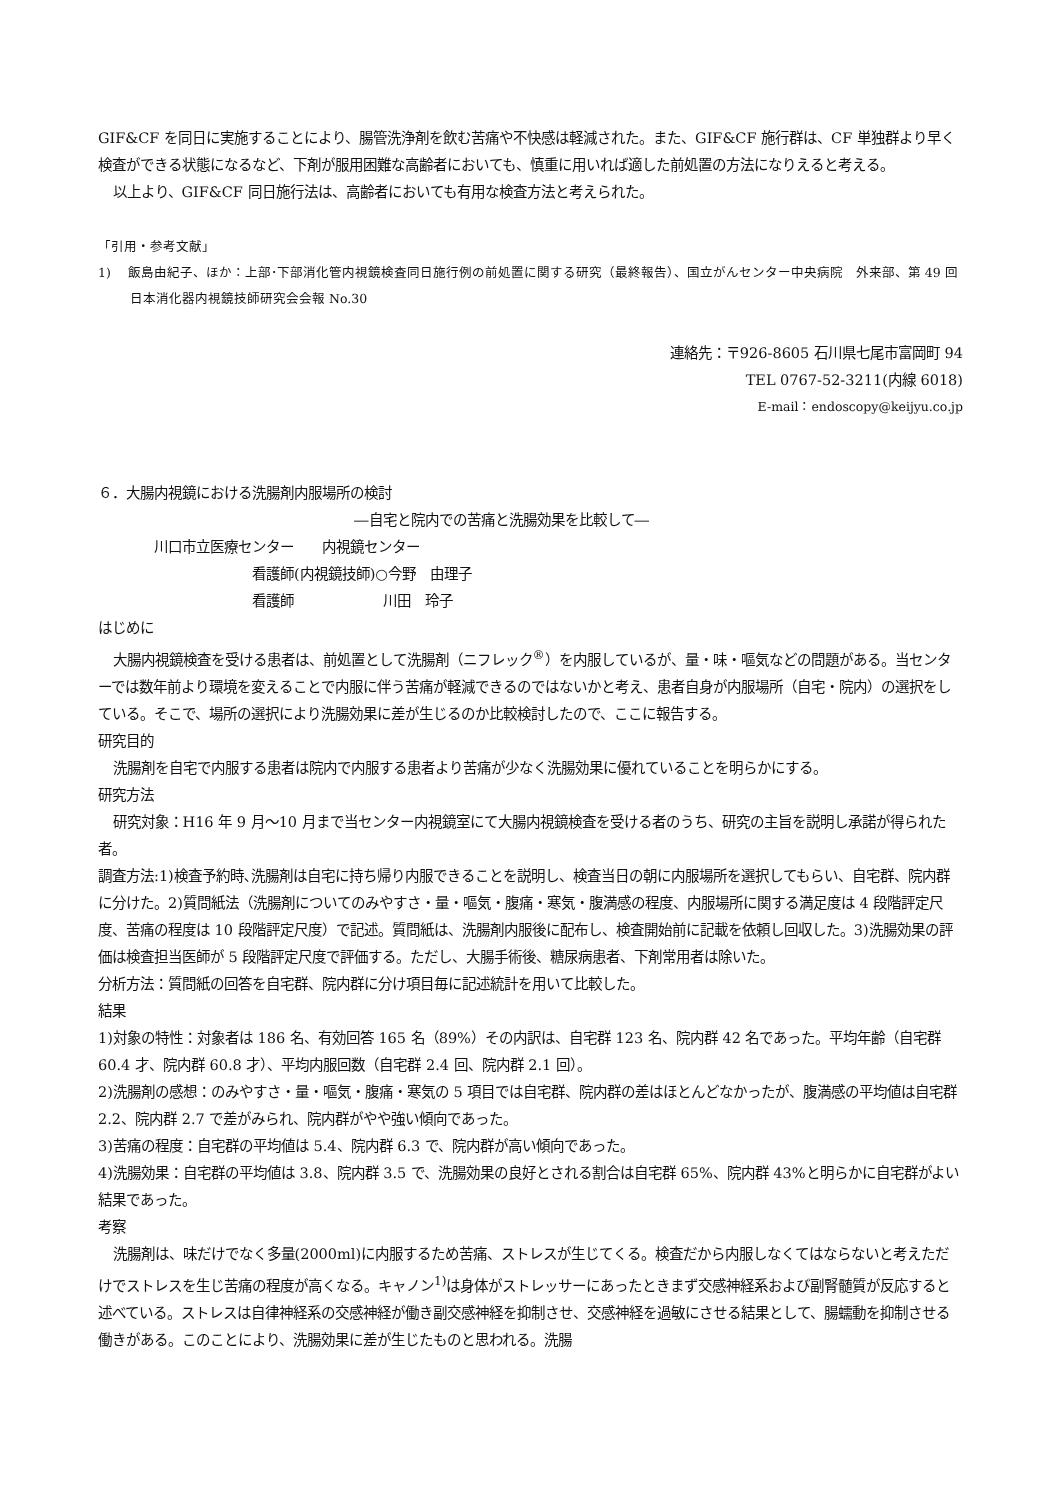GIF&CF を同日に実施することにより、腸管洗浄剤を飲む苦痛や不快感は軽減された。また、GIF&CF 施行群は、CF 単独群より早く検査ができる状態になるなど、下剤が服用困難な高齢者においても、慎重に用いれば適した前処置の方法になりえると考える。
以上より、GIF&CF 同日施行法は、高齢者においても有用な検査方法と考えられた。
「引用・参考文献」
1)　 飯島由紀子、ほか：上部･下部消化管内視鏡検査同日施行例の前処置に関する研究（最終報告）、国立がんセンター中央病院　外来部、第 49 回日本消化器内視鏡技師研究会会報 No.30
連絡先：〒926-8605 石川県七尾市富岡町 94
TEL 0767-52-3211(内線 6018)
E-mail：endoscopy@keijyu.co.jp
６．大腸内視鏡における洗腸剤内服場所の検討
―自宅と院内での苦痛と洗腸効果を比較して―
川口市立医療センター　　内視鏡センター
看護師(内視鏡技師)○今野　由理子
看護師　　　　　　 川田　玲子
はじめに
大腸内視鏡検査を受ける患者は、前処置として洗腸剤（ニフレック<sup>®</sup>）を内服しているが、量・味・嘔気などの問題がある。当センターでは数年前より環境を変えることで内服に伴う苦痛が軽減できるのではないかと考え、患者自身が内服場所（自宅・院内）の選択をしている。そこで、場所の選択により洗腸効果に差が生じるのか比較検討したので、ここに報告する。
研究目的
洗腸剤を自宅で内服する患者は院内で内服する患者より苦痛が少なく洗腸効果に優れていることを明らかにする。
研究方法
研究対象：H16 年 9 月～10 月まで当センター内視鏡室にて大腸内視鏡検査を受ける者のうち、研究の主旨を説明し承諾が得られた者。
調査方法:1)検査予約時､洗腸剤は自宅に持ち帰り内服できることを説明し、検査当日の朝に内服場所を選択してもらい、自宅群、院内群に分けた。2)質問紙法（洗腸剤についてのみやすさ・量・嘔気・腹痛・寒気・腹満感の程度、内服場所に関する満足度は 4 段階評定尺度、苦痛の程度は 10 段階評定尺度）で記述。質問紙は、洗腸剤内服後に配布し、検査開始前に記載を依頼し回収した。3)洗腸効果の評価は検査担当医師が 5 段階評定尺度で評価する。ただし、大腸手術後、糖尿病患者、下剤常用者は除いた。
分析方法：質問紙の回答を自宅群、院内群に分け項目毎に記述統計を用いて比較した。
結果
1)対象の特性：対象者は 186 名、有効回答 165 名（89%）その内訳は、自宅群 123 名、院内群 42 名であった。平均年齢（自宅群 60.4 才、院内群 60.8 才）、平均内服回数（自宅群 2.4 回、院内群 2.1 回）。
2)洗腸剤の感想：のみやすさ・量・嘔気・腹痛・寒気の 5 項目では自宅群、院内群の差はほとんどなかったが、腹満感の平均値は自宅群 2.2、院内群 2.7 で差がみられ、院内群がやや強い傾向であった。
3)苦痛の程度：自宅群の平均値は 5.4、院内群 6.3 で、院内群が高い傾向であった。
4)洗腸効果：自宅群の平均値は 3.8、院内群 3.5 で、洗腸効果の良好とされる割合は自宅群 65%、院内群 43%と明らかに自宅群がよい結果であった。
考察
洗腸剤は、味だけでなく多量(2000ml)に内服するため苦痛、ストレスが生じてくる。検査だから内服しなくてはならないと考えただけでストレスを生じ苦痛の程度が高くなる。キャノン<sup>1)</sup>は身体がストレッサーにあったときまず交感神経系および副腎髄質が反応すると述べている。ストレスは自律神経系の交感神経が働き副交感神経を抑制させ、交感神経を過敏にさせる結果として、腸蠕動を抑制させる働きがある。このことにより、洗腸効果に差が生じたものと思われる。洗腸